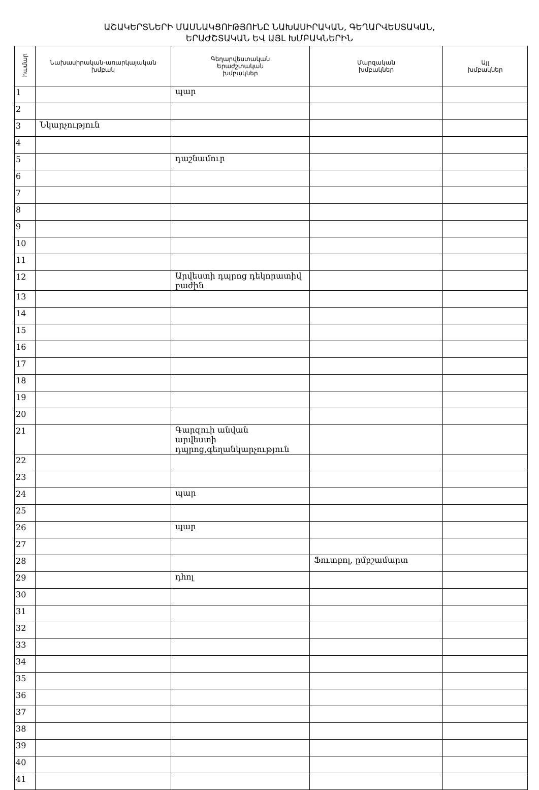ԱՇԱԿԵՐՏՆԵՐԻ ՄԱՍՆԱԿՑՈՒԹՅՈՒՆԸ ՆԱԽԱՍԻՐԱԿԱՆ, ԳԵՂԱՐՎԵՍՏԱԿԱՆ,
ԵՐԱԺՇՏԱԿԱՆ ԵՎ ԱՅԼ ԽՄԲԱԿՆԵՐԻՆ
| համար | Նախասիրական-առարկայական խմբակ | Գեղարվեստական Երաժշտական խմբակներ | Մարզական խմբակներ | Այլ խմբակներ |
| --- | --- | --- | --- | --- |
| 1 | | պար | | |
| 2 | | | | |
| 3 | Նկարչություն | | | |
| 4 | | | | |
| 5 | | դաշնամուր | | |
| 6 | | | | |
| 7 | | | | |
| 8 | | | | |
| 9 | | | | |
| 10 | | | | |
| 11 | | | | |
| 12 | | Արվեստի դպրոց դեկորատիվ բաժին | | |
| 13 | | | | |
| 14 | | | | |
| 15 | | | | |
| 16 | | | | |
| 17 | | | | |
| 18 | | | | |
| 19 | | | | |
| 20 | | | | |
| 21 | | Գարզուի անվան արվեստի դպրոց,գեղանկարչություն | | |
| 22 | | | | |
| 23 | | | | |
| 24 | | պար | | |
| 25 | | | | |
| 26 | | պար | | |
| 27 | | | | |
| 28 | | | Ֆուտբոլ, ըմբշամարտ | |
| 29 | | դհոլ | | |
| 30 | | | | |
| 31 | | | | |
| 32 | | | | |
| 33 | | | | |
| 34 | | | | |
| 35 | | | | |
| 36 | | | | |
| 37 | | | | |
| 38 | | | | |
| 39 | | | | |
| 40 | | | | |
| 41 | | | | |